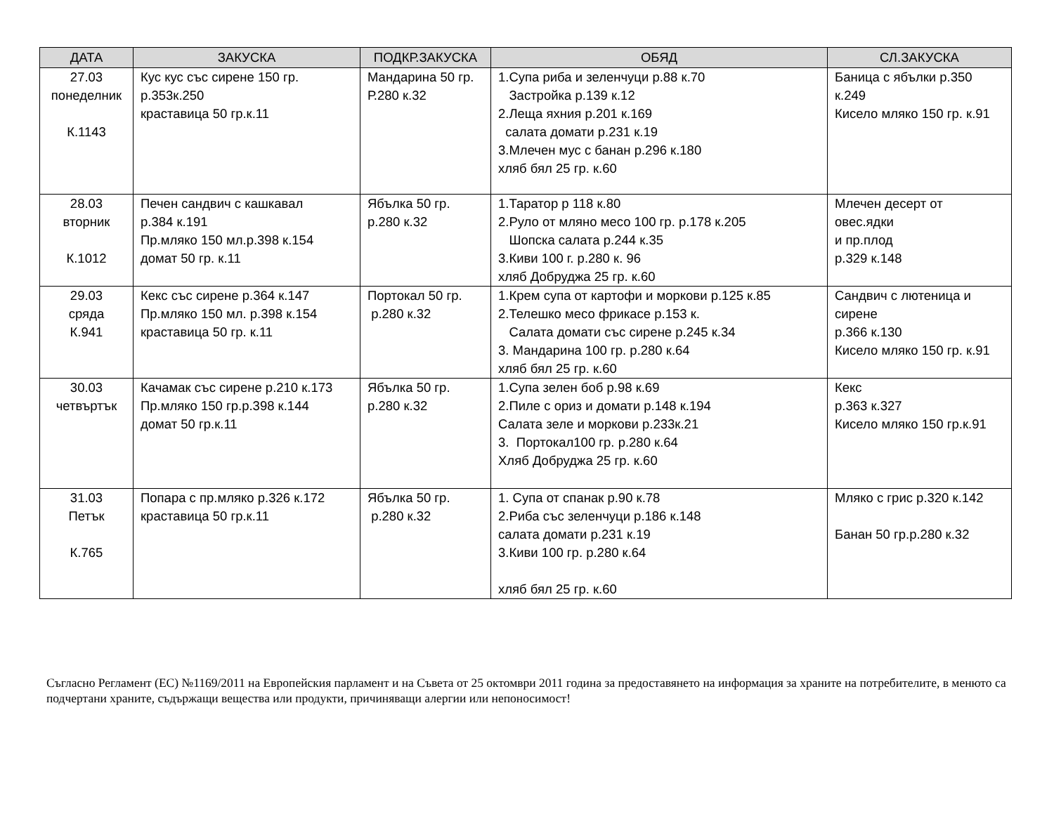| ДАТА | ЗАКУСКА | ПОДКР.ЗАКУСКА | ОБЯД | СЛ.ЗАКУСКА |
| --- | --- | --- | --- | --- |
| 27.03 понеделник К.1143 | Кус кус със сирене 150 гр. р.353к.250 краставица 50 гр.к.11 | Мандарина 50 гр. Р.280 к.32 | 1.Супа риба и зеленчуци р.88 к.70 Застройка р.139 к.12 2.Леща яхния р.201 к.169 салата домати р.231 к.19 3.Млечен мус с банан р.296 к.180 хляб бял 25 гр. к.60 | Баница с ябълки р.350 к.249 Кисело мляко 150 гр. к.91 |
| 28.03 вторник К.1012 | Печен сандвич с кашкавал р.384 к.191 Пр.мляко 150 мл.р.398 к.154 домат 50 гр. к.11 | Ябълка 50 гр. р.280 к.32 | 1.Таратор р 118 к.80 2.Руло от мляно месо 100 гр. р.178 к.205 Шопска салата р.244 к.35 3.Киви 100 г. р.280 к. 96 хляб Добруджа 25 гр. к.60 | Млечен десерт от овес.ядки и пр.плод р.329 к.148 |
| 29.03 сряда К.941 | Кекс със сирене р.364 к.147 Пр.мляко 150 мл. р.398 к.154 краставица 50 гр. к.11 | Портокал 50 гр. р.280 к.32 | 1.Крем супа от картофи и моркови р.125 к.85 2.Телешко месо фрикасе р.153 к. Салата домати със сирене р.245 к.34 3. Мандарина 100 гр. р.280 к.64 хляб бял 25 гр. к.60 | Сандвич с лютеница и сирене р.366 к.130 Кисело мляко 150 гр. к.91 |
| 30.03 четвъртък | Качамак със сирене р.210 к.173 Пр.мляко 150 гр.р.398 к.144 домат 50 гр.к.11 | Ябълка 50 гр. р.280 к.32 | 1.Супа зелен боб р.98 к.69 2.Пиле с ориз и домати р.148 к.194 Салата зеле и моркови р.233к.21 3. Портокал100 гр. р.280 к.64 Хляб Добруджа 25 гр. к.60 | Кекс р.363 к.327 Кисело мляко 150 гр.к.91 |
| 31.03 Петък К.765 | Попара с пр.мляко р.326 к.172 краставица 50 гр.к.11 | Ябълка 50 гр. р.280 к.32 | 1. Супа от спанак р.90 к.78 2.Риба със зеленчуци р.186 к.148 салата домати р.231 к.19 3.Киви 100 гр. р.280 к.64 хляб бял 25 гр. к.60 | Мляко с грис р.320 к.142 Банан 50 гр.р.280 к.32 |
Съгласно Регламент (ЕС) №1169/2011 на Европейския парламент и на Съвета от 25 октомври 2011 година за предоставянето на информация за храните на потребителите, в менюто са подчертани храните, съдържащи вещества или продукти, причиняващи алергии или непоносимост!